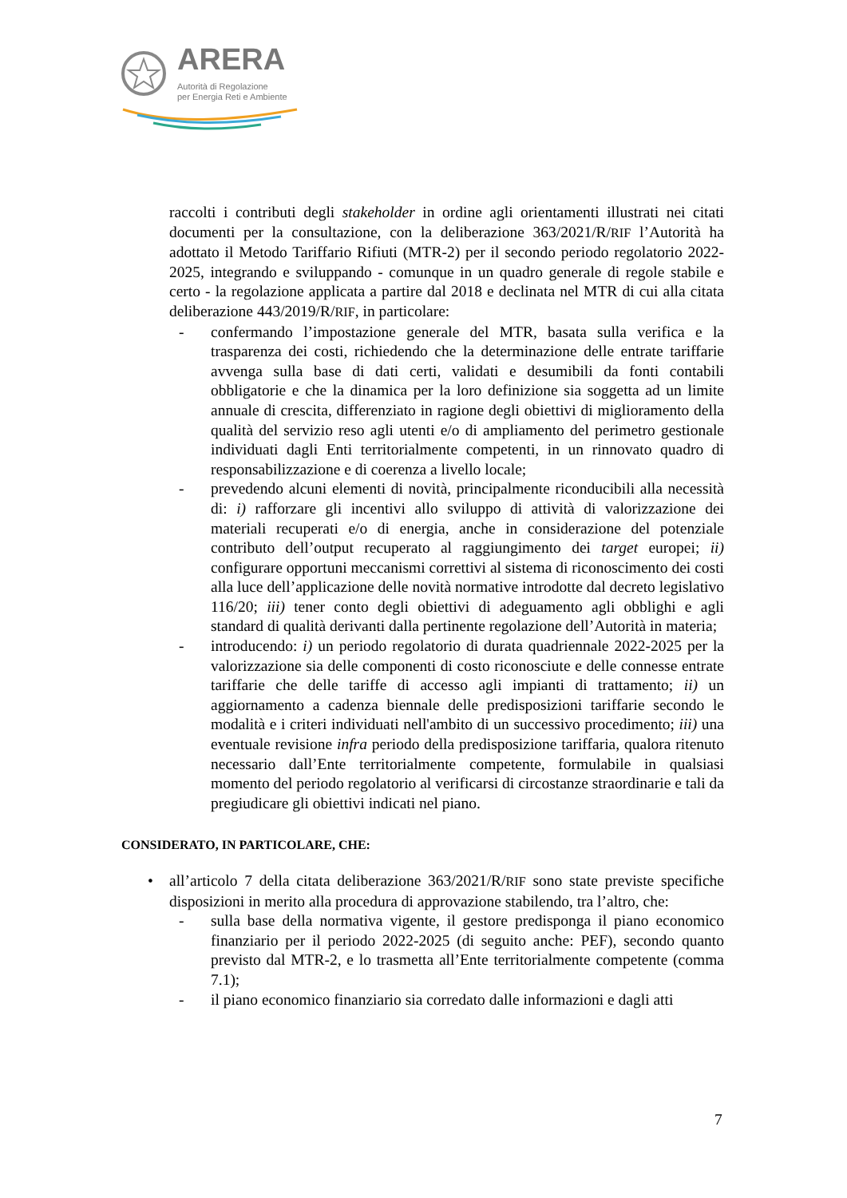ARERA
Autorità di Regolazione
per Energia Reti e Ambiente
raccolti i contributi degli stakeholder in ordine agli orientamenti illustrati nei citati documenti per la consultazione, con la deliberazione 363/2021/R/RIF l’Autorità ha adottato il Metodo Tariffario Rifiuti (MTR-2) per il secondo periodo regolatorio 2022-2025, integrando e sviluppando - comunque in un quadro generale di regole stabile e certo - la regolazione applicata a partire dal 2018 e declinata nel MTR di cui alla citata deliberazione 443/2019/R/RIF, in particolare:
- confermando l’impostazione generale del MTR, basata sulla verifica e la trasparenza dei costi, richiedendo che la determinazione delle entrate tariffarie avvenga sulla base di dati certi, validati e desumibili da fonti contabili obbligatorie e che la dinamica per la loro definizione sia soggetta ad un limite annuale di crescita, differenziato in ragione degli obiettivi di miglioramento della qualità del servizio reso agli utenti e/o di ampliamento del perimetro gestionale individuati dagli Enti territorialmente competenti, in un rinnovato quadro di responsabilizzazione e di coerenza a livello locale;
- prevedendo alcuni elementi di novità, principalmente riconducibili alla necessità di: i) rafforzare gli incentivi allo sviluppo di attività di valorizzazione dei materiali recuperati e/o di energia, anche in considerazione del potenziale contributo dell’output recuperato al raggiungimento dei target europei; ii) configurare opportuni meccanismi correttivi al sistema di riconoscimento dei costi alla luce dell’applicazione delle novità normative introdotte dal decreto legislativo 116/20; iii) tener conto degli obiettivi di adeguamento agli obblighi e agli standard di qualità derivanti dalla pertinente regolazione dell’Autorità in materia;
- introducendo: i) un periodo regolatorio di durata quadriennale 2022-2025 per la valorizzazione sia delle componenti di costo riconosciute e delle connesse entrate tariffarie che delle tariffe di accesso agli impianti di trattamento; ii) un aggiornamento a cadenza biennale delle predisposizioni tariffarie secondo le modalità e i criteri individuati nell'ambito di un successivo procedimento; iii) una eventuale revisione infra periodo della predisposizione tariffaria, qualora ritenuto necessario dall’Ente territorialmente competente, formulabile in qualsiasi momento del periodo regolatorio al verificarsi di circostanze straordinarie e tali da pregiudicare gli obiettivi indicati nel piano.
CONSIDERATO, IN PARTICOLARE, CHE:
• all’articolo 7 della citata deliberazione 363/2021/R/RIF sono state previste specifiche disposizioni in merito alla procedura di approvazione stabilendo, tra l’altro, che:
- sulla base della normativa vigente, il gestore predisponga il piano economico finanziario per il periodo 2022-2025 (di seguito anche: PEF), secondo quanto previsto dal MTR-2, e lo trasmetta all’Ente territorialmente competente (comma 7.1);
- il piano economico finanziario sia corredato dalle informazioni e dagli atti
7